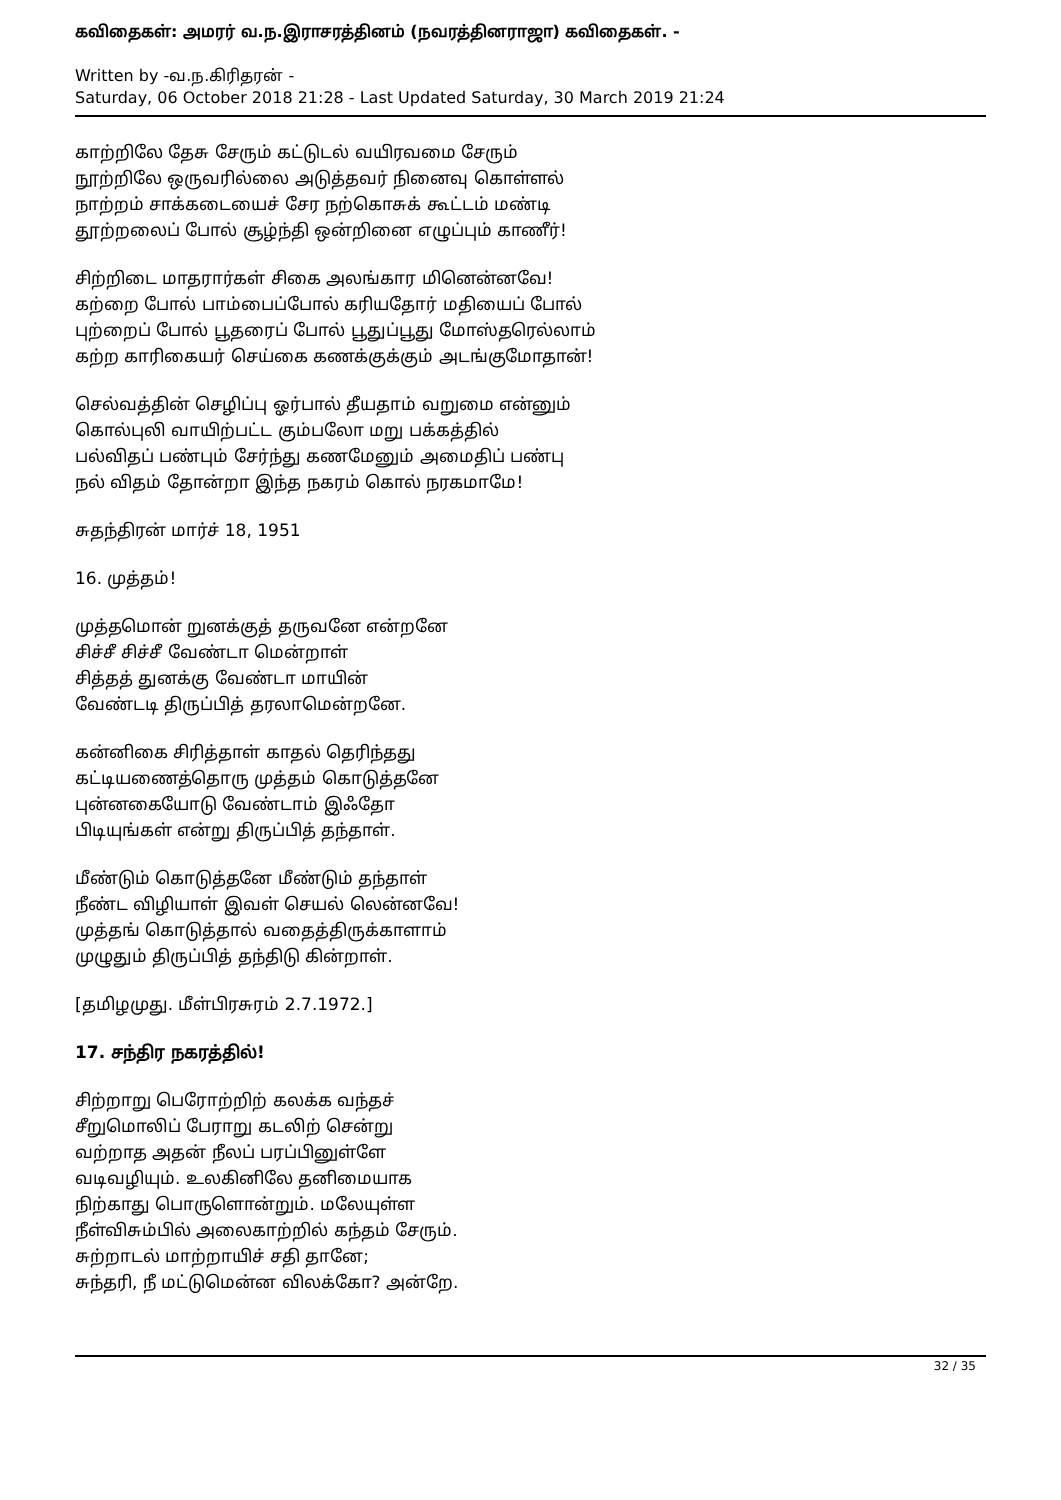கவிதைகள்: அமரர் வ.ந.இராசரத்தினம் (நவரத்தினராஜா) கவிதைகள். -
Written by -வ.ந.கிரிதரன் -
Saturday, 06 October 2018 21:28 - Last Updated Saturday, 30 March 2019 21:24
காற்றிலே தேசு சேரும் கட்டுடல் வயிரவமை சேரும்
நூற்றிலே ஒருவரில்லை அடுத்தவர் நினைவு கொள்ளல்
நாற்றம் சாக்கடையைச் சேர நற்கொசுக் கூட்டம் மண்டி
தூற்றலைப் போல் சூழ்ந்தி ஒன்றினை எழுப்பும் காணீர்!
சிற்றிடை மாதரார்கள் சிகை அலங்கார மினென்னவே!
கற்றை போல் பாம்பைப்போல் கரியதோர் மதியைப் போல்
புற்றைப் போல் பூதரைப் போல் பூதுப்பூது மோஸ்தரெல்லாம்
கற்ற காரிகையர் செய்கை கணக்குக்கும் அடங்குமோதான்!
செல்வத்தின் செழிப்பு ஓர்பால் தீயதாம் வறுமை என்னும்
கொல்புலி வாயிற்பட்ட கும்பலோ மறு பக்கத்தில்
பல்விதப் பண்பும் சேர்ந்து கணமேனும் அமைதிப் பண்பு
நல் விதம் தோன்றா இந்த நகரம் கொல் நரகமாமே!
சுதந்திரன் மார்ச் 18, 1951
16. முத்தம்!
முத்தமொன் றுனக்குத் தருவனே என்றனே
சிச்சீ சிச்சீ வேண்டா மென்றாள்
சித்தத் துனக்கு வேண்டா மாயின்
வேண்டடி திருப்பித் தரலாமென்றனே.
கன்னிகை சிரித்தாள் காதல் தெரிந்தது
கட்டியணைத்தொரு முத்தம் கொடுத்தனே
புன்னகையோடு வேண்டாம் இஃதோ
பிடியுங்கள் என்று திருப்பித் தந்தாள்.
மீண்டும் கொடுத்தனே மீண்டும் தந்தாள்
நீண்ட விழியாள் இவள் செயல் லென்னவே!
முத்தங் கொடுத்தால் வதைத்திருக்காளாம்
முழுதும் திருப்பித் தந்திடு கின்றாள்.
[தமிழமுது. மீள்பிரசுரம் 2.7.1972.]
17. சந்திர நகரத்தில்!
சிற்றாறு பெரோற்றிற் கலக்க வந்தச்
சீறுமொலிப் பேராறு கடலிற் சென்று
வற்றாத அதன் நீலப் பரப்பினுள்ளே
வடிவழியும். உலகினிலே தனிமையாக
நிற்காது பொருளொன்றும். மலேயுள்ள
நீள்விசும்பில் அலைகாற்றில் கந்தம் சேரும்.
சுற்றாடல் மாற்றாயிச் சதி தானே;
சுந்தரி, நீ மட்டுமென்ன விலக்கோ? அன்றே.
32 / 35